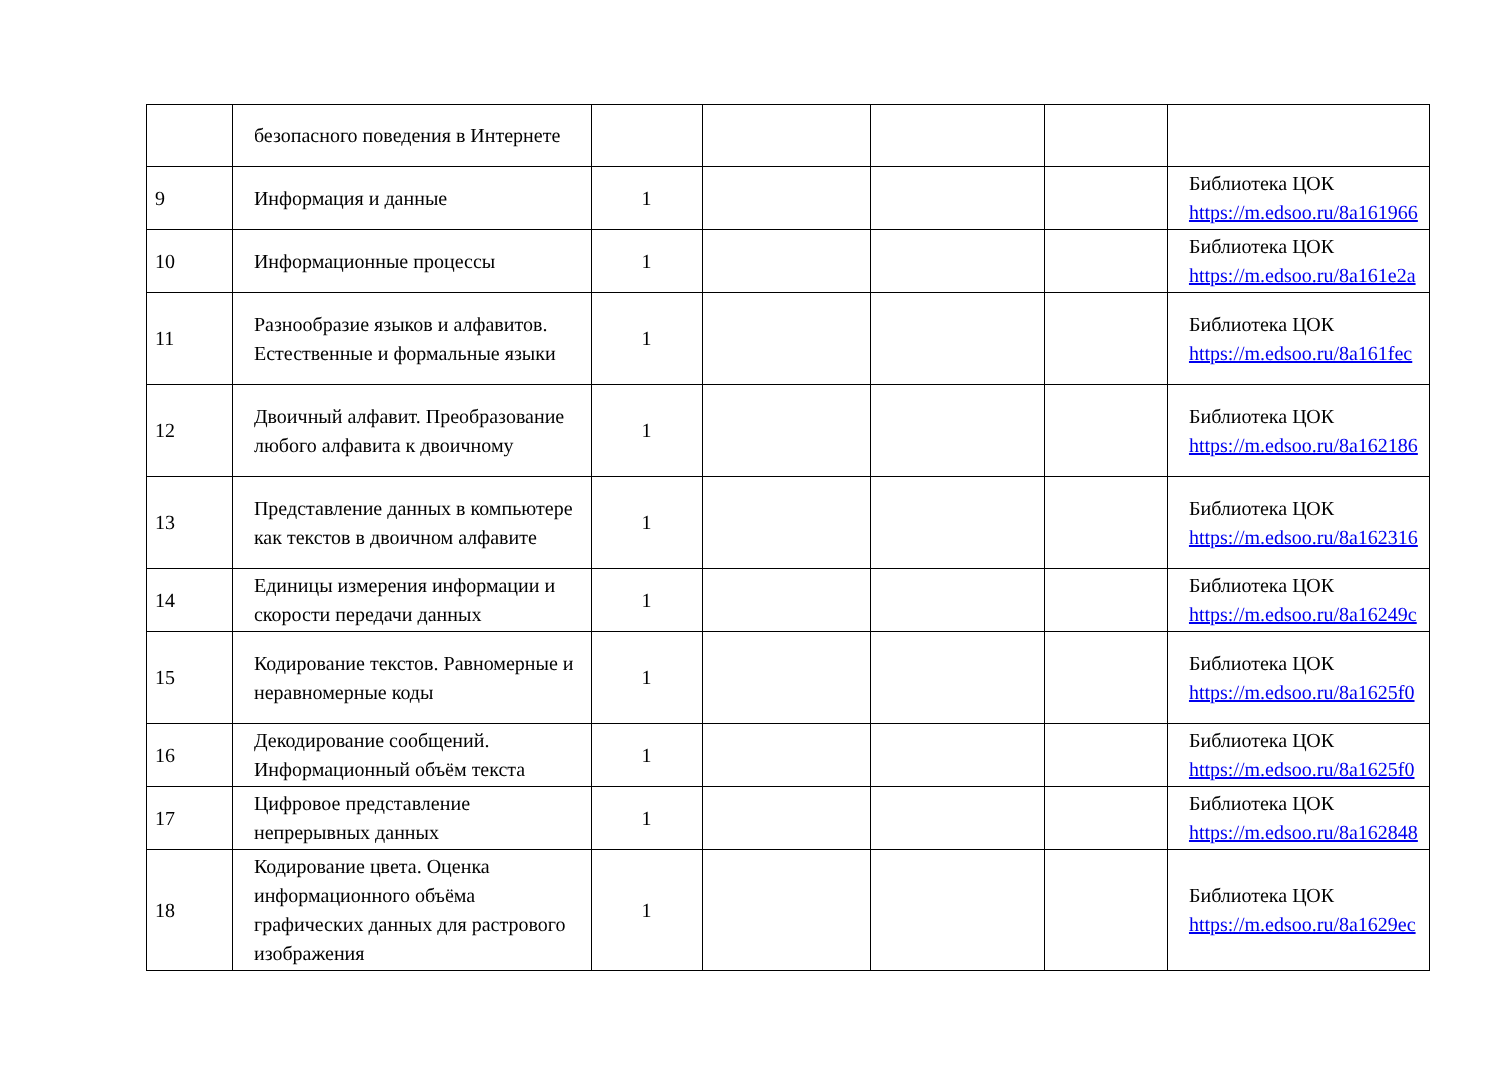| | безопасного поведения в Интернете | | | | | |
| 9 | Информация и данные | 1 | | | | Библиотека ЦОК https://m.edsoo.ru/8a161966 |
| 10 | Информационные процессы | 1 | | | | Библиотека ЦОК https://m.edsoo.ru/8a161e2a |
| 11 | Разнообразие языков и алфавитов. Естественные и формальные языки | 1 | | | | Библиотека ЦОК https://m.edsoo.ru/8a161fec |
| 12 | Двоичный алфавит. Преобразование любого алфавита к двоичному | 1 | | | | Библиотека ЦОК https://m.edsoo.ru/8a162186 |
| 13 | Представление данных в компьютере как текстов в двоичном алфавите | 1 | | | | Библиотека ЦОК https://m.edsoo.ru/8a162316 |
| 14 | Единицы измерения информации и скорости передачи данных | 1 | | | | Библиотека ЦОК https://m.edsoo.ru/8a16249c |
| 15 | Кодирование текстов. Равномерные и неравномерные коды | 1 | | | | Библиотека ЦОК https://m.edsoo.ru/8a1625f0 |
| 16 | Декодирование сообщений. Информационный объём текста | 1 | | | | Библиотека ЦОК https://m.edsoo.ru/8a1625f0 |
| 17 | Цифровое представление непрерывных данных | 1 | | | | Библиотека ЦОК https://m.edsoo.ru/8a162848 |
| 18 | Кодирование цвета. Оценка информационного объёма графических данных для растрового изображения | 1 | | | | Библиотека ЦОК https://m.edsoo.ru/8a1629ec |